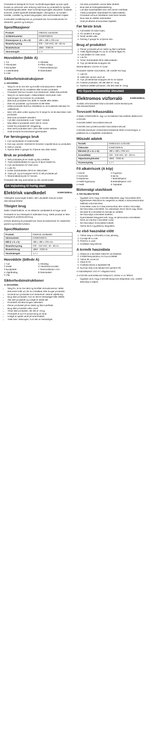Produktet er beregnet for bruk i husholdningsmiljøer og kan også brukes av personer uten erfaring med bruk av produktet for typiske husholdningsaktiviteter. Ikke husholdningsmiljøer inkluderer: butikker, kontorer, andre lignende arbeidsmiljøer, våningshus, av kunder i hoteller, moteller og andre boligmiljøer, bed and breakfast-miljøer.
Eventuelle modifikasjoner av produktet kan ha konsekvenser for sikkerhet, garanti og funksjon.
Spesifikasjoner
| Produkt | Elektrisk vannkoker |
| Artikkelnummer | KAWK340EAL |
| Dimensjoner (L x B x H) | 180 x 180 x 226 mm |
| Strømforsyning | 220 – 240 VAC; 50 - 60 Hz |
| Strømforbruk | 1850 - 2200 W |
| Vannmengde | 1,7 l |
Hoveddeler (bilde A)
1 Tut 5 Håndtak 2 Vannkoker 6 På/av-knapp 3 Bunnplate 7 Strømindikatorlys 4 Lokkhåndtak 8 Strømkabel 5 Lokk
Sikkerhetsinstruksjoner
⚠ ADVARSEL
Sørg for at du har lest og forstått instruksjonene i dette dokumentet før du installerer eller bruker produktet.
Produktet skal kun brukes som beskrevet i dette dokumentet.
Sørg for at spenningen i stikkontakten samsvarer med spenningen som kreves for produktet.
Ikke bruk produktet hvis deler er skadet eller defekt.
Ikke rist produktet, og forhindre at det faller.
Dette produktet skal kun håndteres av en kvalifisert tekniker for vedlikehold.
Barn må være under oppsyn for å sørge for at de ikke leker med produktet.
Ikke bruk produktet utendørs.
Fyll aldri vannkokeren over "maks"-merket.
Ikke dekk til produktet mens det er i bruk.
Koble fra produktet før rengjøring.
Ikke senk produktet ned i vann eller andre væsker.
Hold avstand fra brennbare gjenstander.
Før førstegangs bruk
1. Fyll vannkokeren til maksnivået.
2. Kok opp vannet i henhold til trinnene i kapittel Bruk av produktet.
3. Hell ut vannet.
4. Gjenta dette 2 ganger for å fjerne stav eller rester.
Bruk av produktet
1. Sett produktet på en stabil og flat overflate.
2. Trykk lokkhåndtaket A4 opp for å åpne lokket A5.
3. Fyll vannkokeren A2 med vann.
4. Lukk A5.
5. Koble strømkabelen A8 til en stikkontakt.
6. Trykk på- og av-knappen A6 for å slå produktet på.
7. Strømindikatorlyset A7 tennes.
Produktet slår seg automatisk av når vannet koker.
DA Vejledning til hurtig start
Elektrisk vandkedel KAWK340EAL
Yderligere oplysninger findes i den udvidede manual online: ned.is/kawk340eal
Tilsigtet brug
Nedis KAWK340EAL er en elektrisk vandkedel til at koge vand.
Produktet er kun beregnet til indendørs brug. Dette produkt er ikke beregnet til professionel brug.
Enhver ændring af produktet kan have konsekvenser for sikkerhed, garanti og korrekt funktion.
Specifikationer
| Produkt | Elektrisk vandkedel |
| Varenummer | KAWK340EAL |
| Mål (l x b x h) | 180 x 180 x 226 mm |
| Strømforsyning | 220 - 240 VAC; 50 - 60 Hz |
| Strømforbrug | 1850 - 2200 W |
| Vandmængde | 1,7 L |
Hoveddele (billede A)
1 Tud 5 Håndtag 2 Kedel 6 Tænd/sluk-kontakt 3 Bundplade 7 Strømindikator LED 4 Låghåndtag 8 Strømkabel 5 Låg
Sikkerhedsinstruktioner
⚠ ADVARSEL
Sørg for, at du har læst og forstået instruktionerne i dette dokument fuldt ud, før du installerer eller bruger produktet.
Anvend kun produktet som beskrevet i denne vejledning.
Brug ikke produktet, hvis en del er beskadiget eller defekt.
Tab ikke produktet og undgå at støde det.
Produktet må ikke bruges udendørs.
Placer produktet på en stabil og flad overflade.
Brug ikke produktet uden vand.
Tilslut ikke produktet, når det er i brug.
Produktet er kun til opvarmning af vand.
Undgå at spilde vand på strømstikket.
Træk ikke i ledningen, hvis den er beskadiget.
Før ikke produktets varme deler direkte.
Bruk ikke el-forlengelsesledning.
Lad ikke strømkabelet røre ved varme overflater.
Trekk produktets strømkabel fra stikkontakten.
Produktet må kun håndteres med tørre hender.
Bruk ikke en defekt strømkabel.
Hold på altanet af brannfare objekter.
Før første bruk
1. Fyll kedlen til maks-linjen.
2. Få vandet til at koge.
3. Smid vandet væk.
4. Gentag 2 gange for at fjerne stav.
Brug af produktet
1. Placer produktet på en stabil og flad overflade.
2. Træk låghåndtaget A4 op for at åbne låget A5.
3. Fyld kedlen A2 med vand.
4. Luk A5.
5. Tilslut strømkablet A8 til stikkontakten.
6. Tryk på tænd/sluk-knappen A6.
Strømindikator-LED'en A7 lyser.
Produktet slukker automatisk, når vandet har kogt.
7. Løft A2.
8. Hæld det varme vand ud.
9. Tryk på tænd/sluk-knappen A6 for at slukke.
10. Frakobl produktet, når det ikke er i brug.
11. Opbevar kedlen på basen, når den ikke er i brug.
HU Gyors beüzemelési útmutató
Elektromos vízforraló KAWK340EAL
További információkért lásd a bővített online kézikönyvet: ned.is/kawk340eal
Tervezett felhasználás
A Nedis KAWK340EAL egy víz forralására használható elektromos vízforraló.
A termék beltéri használatra készült.
A termék nem professzionális használatra készült.
A termék bármilyen módosítása kihatással lehet a biztonságra, a jótállásra és a megfelelő működésre.
Műszaki adatok
| Termék | Elektromos vízforraló |
| Cikkszám | KAWK340EAL |
| Méretek (h x sz x m) | 180 x 180 x 226 mm |
| Áramellátás | 220 - 240 VAC; 50 - 60 Hz |
| Teljesítményfelvétel | 1850 - 2200 W |
| Vízmennyiség | 1,7 l |
Fő alkatrészek (A kép)
1 Kiöntő 5 Fogantyú 2 Vízforraló 6 Be-/ki 3 Alaplemez 7 Működésjelző 4 Fedél fogantyúja 8 Működésjelző LED 5 Fedél 9 Tápkábel
Biztonsági utasítások
⚠ FIGYELMEZTETÉS
Ügyeljen arra, hogy a termék telepítése vagy használata előtt figyelmesen elolvassa és megértse az ebben a dokumentumban található információkat.
A terméket csak az e dokumentumban leírt módon használja.
Ne használja a terméket, ha valamelyik része sérült vagy hibás.
Ne ejtse le a terméket és kerülje az ütődést.
Ne használja a terméket kültéren.
Gyermekeket felügyelni kell, hogy ne játsszanak a termékkel.
Soha ne merítse a terméket vízbe.
Ne használjon hosszabbító kábelt.
Tartsa távol a gyúlékony tárgyaktól.
Az első használat előtt
1. Töltse meg a vízforralót a max jelzésig.
2. Forralja fel a vizet.
3. Öntse ki a vizet.
4. Ismételje meg kétszer.
A termék használata
1. Helyezze a terméket stabil és sík felületre.
2. A fedél felnyitásához A4 húzza felfelé.
3. Töltse fel vízzel A2.
4. Zárja le A5.
5. Csatlakoztassa a tápkábelt A8.
6. Nyomja meg a be-/kikapcsoló gombot A6.
A működésjelző LED A7 világítani kezd.
A vízforraló automatikusan kikapcsol, amikor a víz felforrt.
Ügyeljen arra, hogy a termék kikapcsolt állapotban van, mielőtt eltávolítja a talpról.